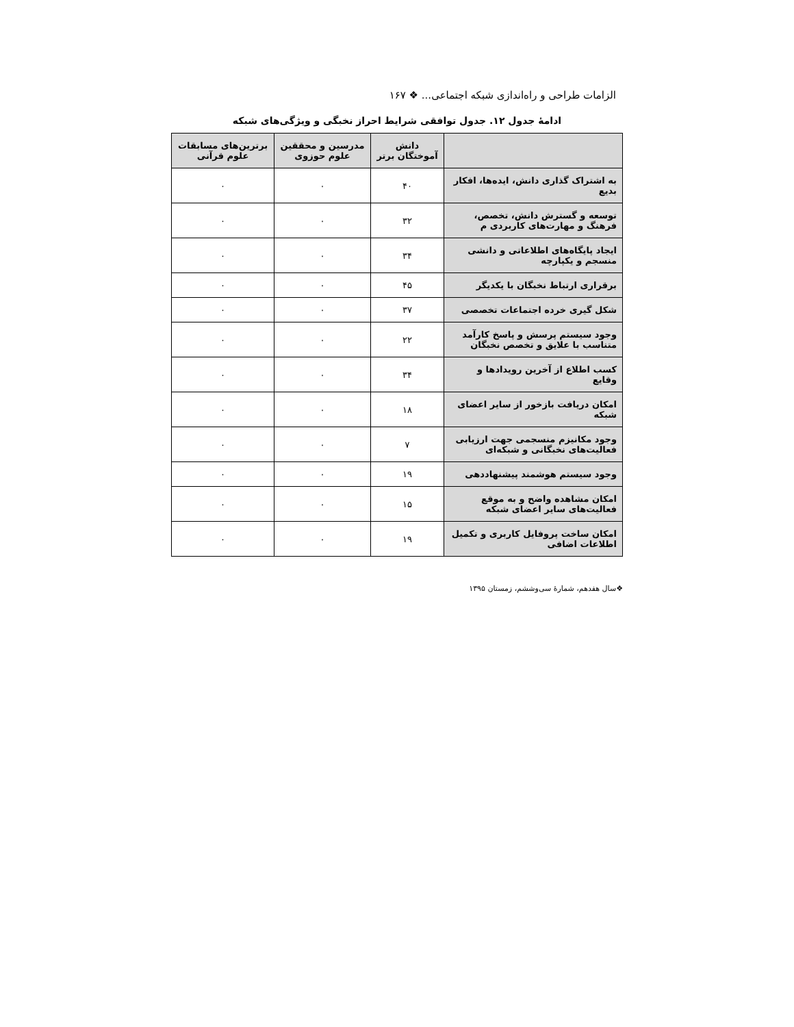الزامات طراحی و راه‌اندازی شبکه اجتماعی... ❖ ۱۶۷
ادامهٔ جدول ۱۲. جدول توافقی شرایط احراز نخبگی و ویژگی‌های شبکه
| | دانش آموختگان برتر | مدرسین و محققین علوم حوزوی | برترین‌های مسابقات علوم قرآنی |
| --- | --- | --- | --- |
| به اشتراک گذاری دانش، ایده‌ها، افکار بدیع | ۴۰ | ۰ | ۰ |
| توسعه و گسترش دانش، تخصص، فرهنگ و مهارت‌های کاربردی م | ۳۲ | ۰ | ۰ |
| ایجاد پایگاه‌های اطلاعاتی و دانشی منسجم و یکپارچه | ۳۴ | ۰ | ۰ |
| برقراری ارتباط نخبگان با یکدیگر | ۴۵ | ۰ | ۰ |
| شکل گیری خرده اجتماعات تخصصی | ۳۷ | ۰ | ۰ |
| وجود سیستم پرسش و پاسخ کارآمد متناسب با علایق و تخصص نخبگان | ۲۲ | ۰ | ۰ |
| کسب اطلاع از آخرین رویدادها و وقایع | ۳۴ | ۰ | ۰ |
| امکان دریافت بازخور از سایر اعضای شبکه | ۱۸ | ۰ | ۰ |
| وجود مکانیزم منسجمی جهت ارزیابی فعالیت‌های نخبگانی و شبکه‌ای | ۷ | ۰ | ۰ |
| وجود سیستم هوشمند پیشنهاددهی | ۱۹ | ۰ | ۰ |
| امکان مشاهده واضح و به موقع فعالیت‌های سایر اعضای شبکه | ۱۵ | ۰ | ۰ |
| امکان ساخت پروفایل کاربری و تکمیل اطلاعات اضافی | ۱۹ | ۰ | ۰ |
❖سال هفدهم، شمارهٔ سی‌وششم، زمستان ۱۳۹۵